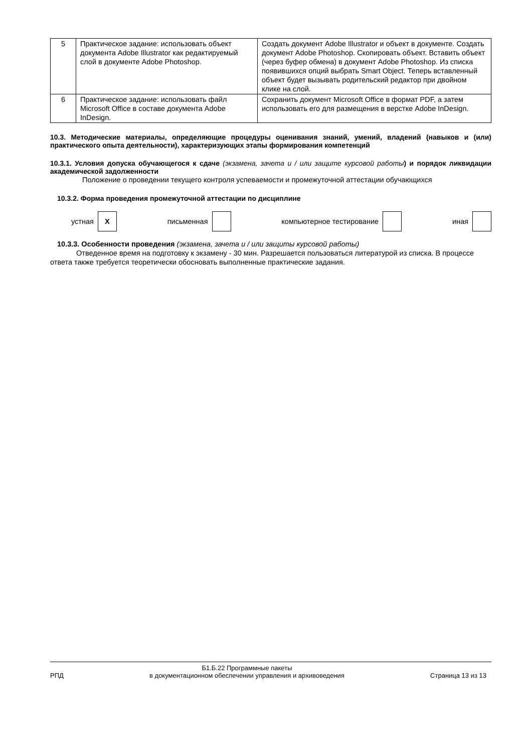| 5 | Практическое задание: использовать объект документа Adobe Illustrator как редактируемый слой в документе Adobe Photoshop. | Создать документ Adobe Illustrator и объект в документе. Создать документ Adobe Photoshop. Скопировать объект. Вставить объект (через буфер обмена) в документ Adobe Photoshop. Из списка появившихся опций выбрать Smart Object. Теперь вставленный объект будет вызывать родительский редактор при двойном клике на слой. |
| 6 | Практическое задание: использовать файл Microsoft Office в составе документа Adobe InDesign. | Сохранить документ Microsoft Office в формат PDF, а затем использовать его для размещения в верстке Adobe InDesign. |
10.3. Методические материалы, определяющие процедуры оценивания знаний, умений, владений (навыков и (или) практического опыта деятельности), характеризующих этапы формирования компетенций
10.3.1. Условия допуска обучающегося к сдаче (экзамена, зачета и / или защите курсовой работы) и порядок ликвидации академической задолженности
Положение о проведении текущего контроля успеваемости и промежуточной аттестации обучающихся
10.3.2. Форма проведения промежуточной аттестации по дисциплине
устная X письменная компьютерное тестирование иная
10.3.3. Особенности проведения (экзамена, зачета и / или защиты курсовой работы)
Отведенное время на подготовку к экзамену - 30 мин. Разрешается пользоваться литературой из списка. В процессе ответа также требуется теоретически обосновать выполненные практические задания.
РПД Б1.Б.22 Программные пакеты
в документационном обеспечении управления и архивоведения Страница 13 из 13